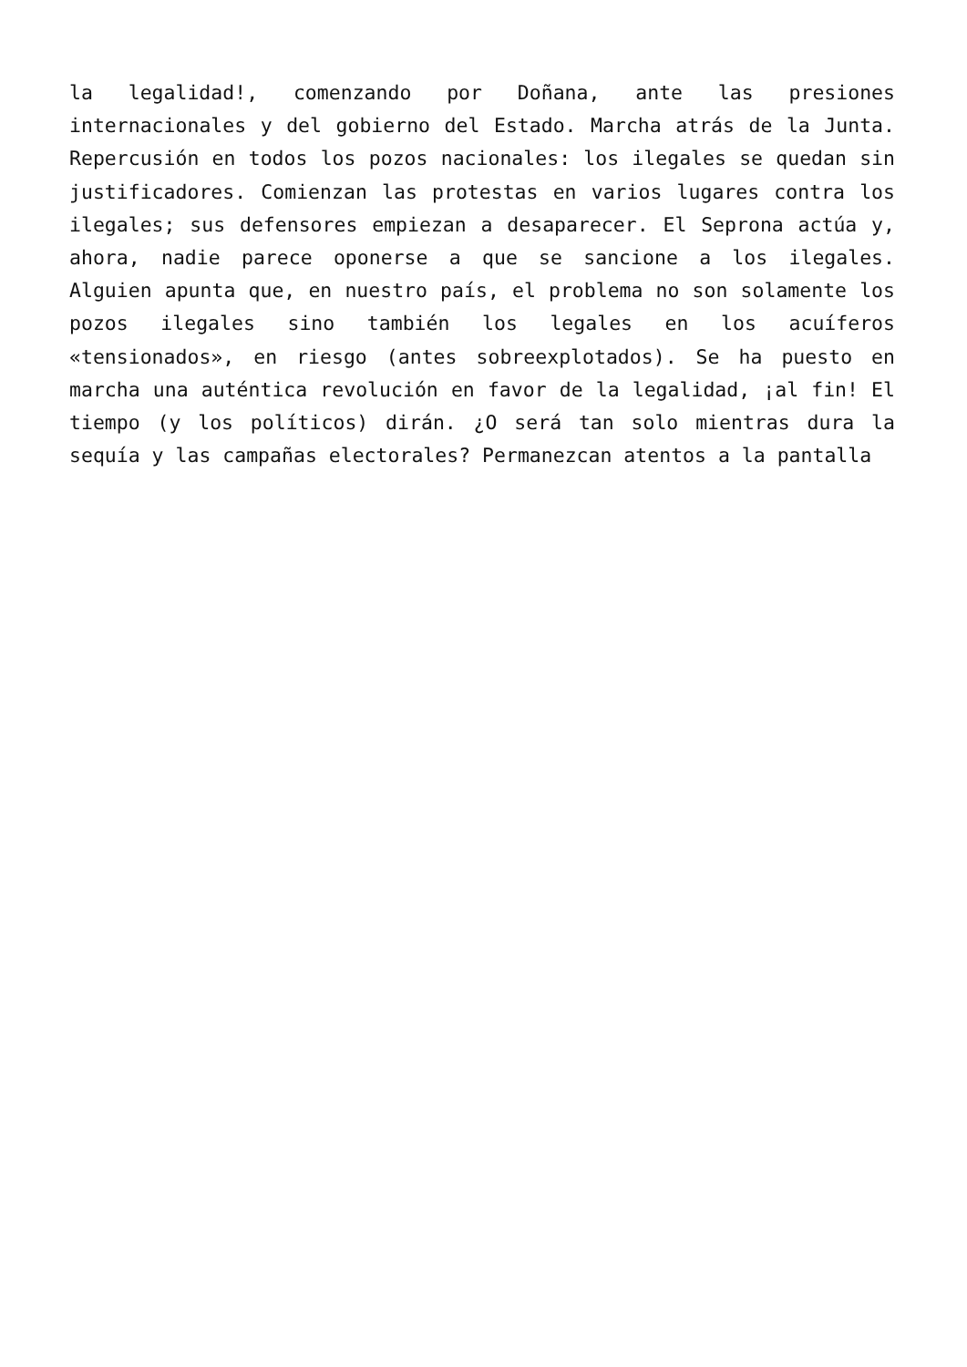la legalidad!, comenzando por Doñana, ante las presiones internacionales y del gobierno del Estado. Marcha atrás de la Junta. Repercusión en todos los pozos nacionales: los ilegales se quedan sin justificadores. Comienzan las protestas en varios lugares contra los ilegales; sus defensores empiezan a desaparecer. El Seprona actúa y, ahora, nadie parece oponerse a que se sancione a los ilegales. Alguien apunta que, en nuestro país, el problema no son solamente los pozos ilegales sino también los legales en los acuíferos «tensionados», en riesgo (antes sobreexplotados). Se ha puesto en marcha una auténtica revolución en favor de la legalidad, ¡al fin! El tiempo (y los políticos) dirán. ¿O será tan solo mientras dura la sequía y las campañas electorales? Permanezcan atentos a la pantalla